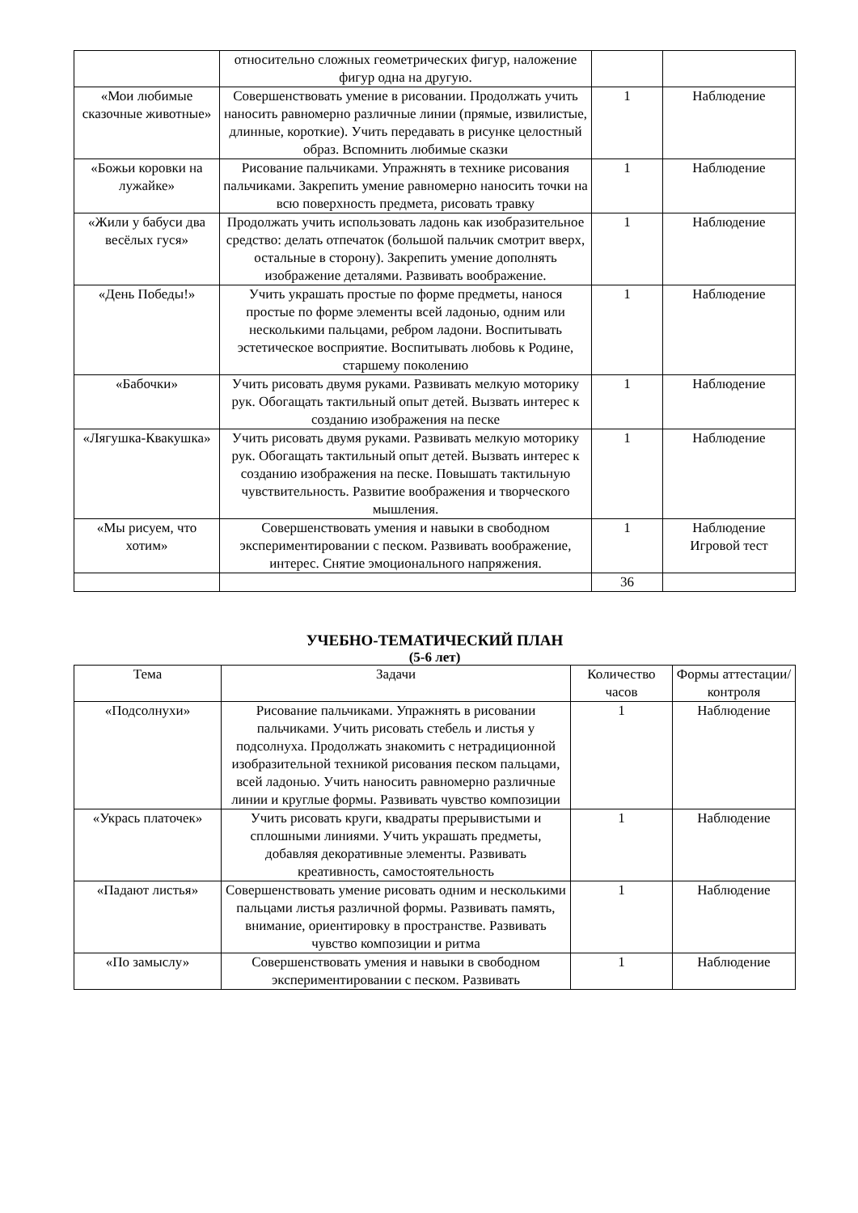| | относительно сложных геометрических фигур, наложение фигур одна на другую. | | |
| «Мои любимые сказочные животные» | Совершенствовать умение в рисовании. Продолжать учить наносить равномерно различные линии (прямые, извилистые, длинные, короткие). Учить передавать в рисунке целостный образ. Вспомнить любимые сказки | 1 | Наблюдение |
| «Божьи коровки на лужайке» | Рисование пальчиками. Упражнять в технике рисования пальчиками. Закрепить умение равномерно наносить точки на всю поверхность предмета, рисовать травку | 1 | Наблюдение |
| «Жили у бабуси два весёлых гуся» | Продолжать учить использовать ладонь как изобразительное средство: делать отпечаток (большой пальчик смотрит вверх, остальные в сторону). Закрепить умение дополнять изображение деталями. Развивать воображение. | 1 | Наблюдение |
| «День Победы!» | Учить украшать простые по форме предметы, нанося простые по форме элементы всей ладонью, одним или несколькими пальцами, ребром ладони. Воспитывать эстетическое восприятие. Воспитывать любовь к Родине, старшему поколению | 1 | Наблюдение |
| «Бабочки» | Учить рисовать двумя руками. Развивать мелкую моторику рук. Обогащать тактильный опыт детей. Вызвать интерес к созданию изображения на песке | 1 | Наблюдение |
| «Лягушка-Квакушка» | Учить рисовать двумя руками. Развивать мелкую моторику рук. Обогащать тактильный опыт детей. Вызвать интерес к созданию изображения на песке. Повышать тактильную чувствительность. Развитие воображения и творческого мышления. | 1 | Наблюдение |
| «Мы рисуем, что хотим» | Совершенствовать умения и навыки в свободном экспериментировании с песком. Развивать воображение, интерес. Снятие эмоционального напряжения. | 1 | Наблюдение Игровой тест |
| | | 36 | |
УЧЕБНО-ТЕМАТИЧЕСКИЙ ПЛАН
(5-6 лет)
| Тема | Задачи | Количество часов | Формы аттестации/ контроля |
| --- | --- | --- | --- |
| «Подсолнухи» | Рисование пальчиками. Упражнять в рисовании пальчиками. Учить рисовать стебель и листья у подсолнуха. Продолжать знакомить с нетрадиционной изобразительной техникой рисования песком пальцами, всей ладонью. Учить наносить равномерно различные линии и круглые формы. Развивать чувство композиции | 1 | Наблюдение |
| «Укрась платочек» | Учить рисовать круги, квадраты прерывистыми и сплошными линиями. Учить украшать предметы, добавляя декоративные элементы. Развивать креативность, самостоятельность | 1 | Наблюдение |
| «Падают листья» | Совершенствовать умение рисовать одним и несколькими пальцами листья различной формы. Развивать память, внимание, ориентировку в пространстве. Развивать чувство композиции и ритма | 1 | Наблюдение |
| «По замыслу» | Совершенствовать умения и навыки в свободном экспериментировании с песком. Развивать | 1 | Наблюдение |